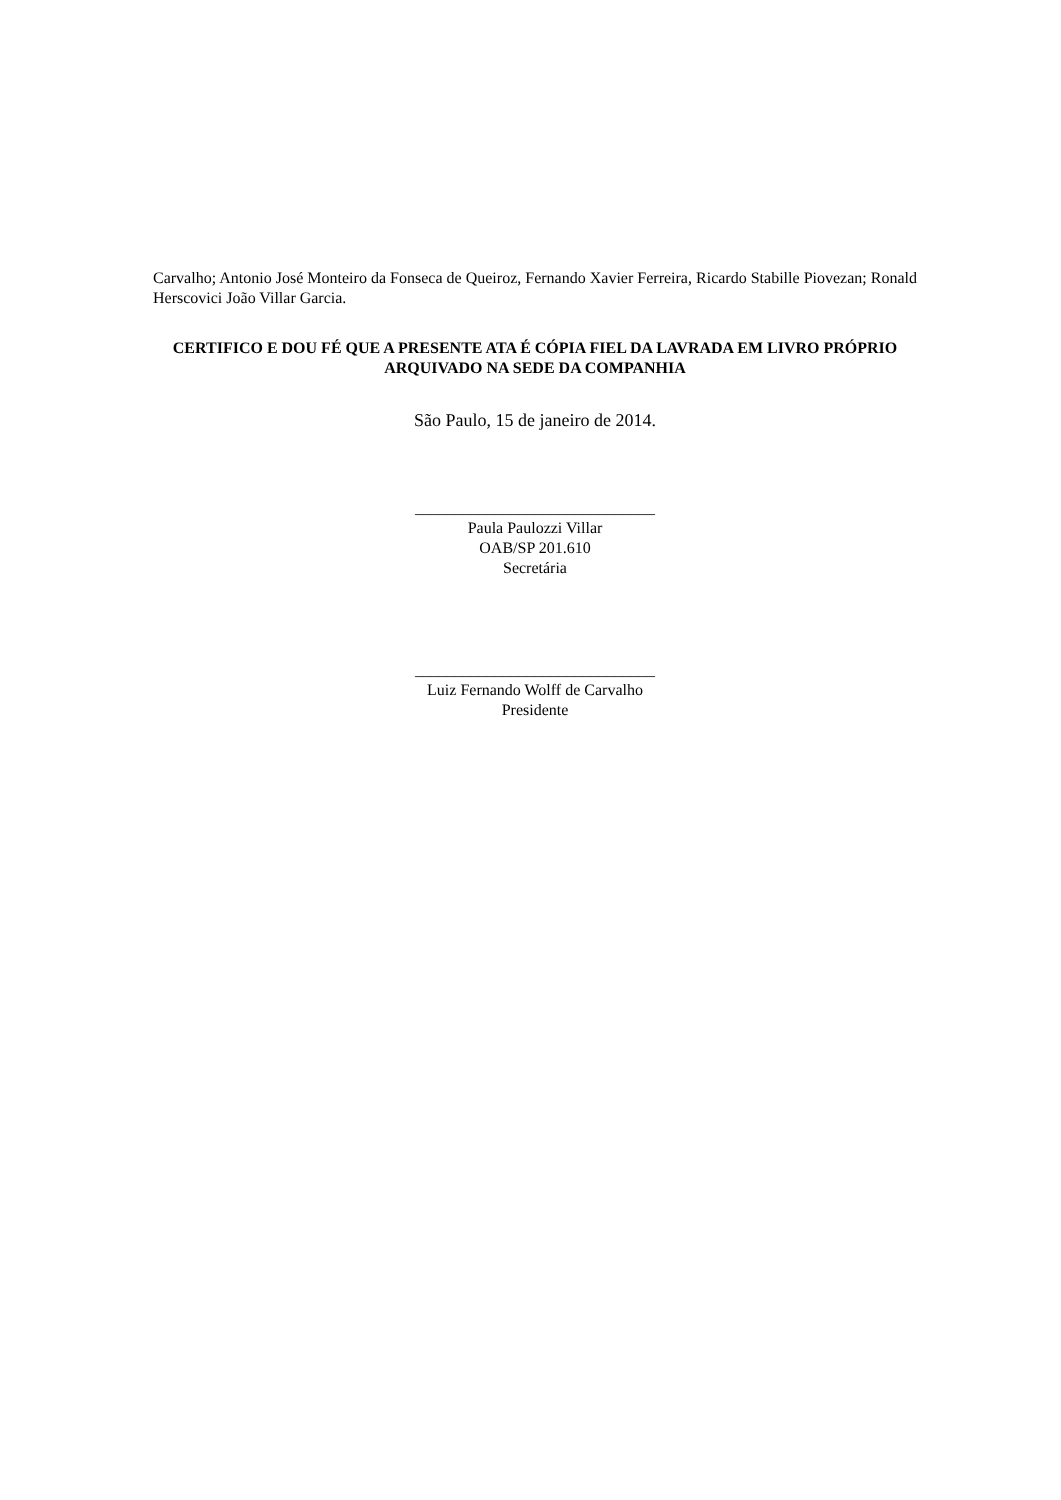Carvalho; Antonio José Monteiro da Fonseca de Queiroz, Fernando Xavier Ferreira, Ricardo Stabille Piovezan; Ronald Herscovici João Villar Garcia.
CERTIFICO E DOU FÉ QUE A PRESENTE ATA É CÓPIA FIEL DA LAVRADA EM LIVRO PRÓPRIO ARQUIVADO NA SEDE DA COMPANHIA
São Paulo, 15 de janeiro de 2014.
______________________________
Paula Paulozzi Villar
OAB/SP 201.610
Secretária
______________________________
Luiz Fernando Wolff de Carvalho
Presidente